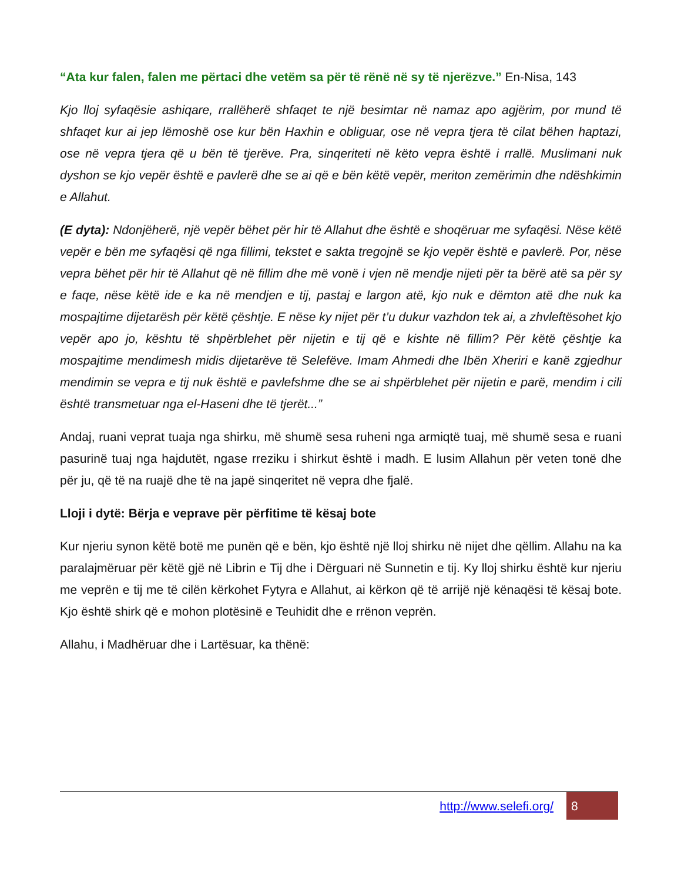“Ata kur falen, falen me përtaci dhe vetëm sa për të rënë në sy të njerëzve.” En-Nisa, 143
Kjo lloj syfaqësie ashiqare, rrallëherë shfaqet te një besimtar në namaz apo agjërim, por mund të shfaqet kur ai jep lëmoshë ose kur bën Haxhin e obliguar, ose në vepra tjera të cilat bëhen haptazi, ose në vepra tjera që u bën të tjerëve. Pra, sinqeriteti në këto vepra është i rrallë. Muslimani nuk dyshon se kjo vepër është e pavlerë dhe se ai që e bën këtë vepër, meriton zemërimin dhe ndëshkimin e Allahut.
(E dyta): Ndonjëherë, një vepër bëhet për hir të Allahut dhe është e shoqëruar me syfaqësi. Nëse këtë vepër e bën me syfaqësi që nga fillimi, tekstet e sakta tregojnë se kjo vepër është e pavlerë. Por, nëse vepra bëhet për hir të Allahut që në fillim dhe më vonë i vjen në mendje nijeti për ta bërë atë sa për sy e faqe, nëse këtë ide e ka në mendjen e tij, pastaj e largon atë, kjo nuk e dëmton atë dhe nuk ka mospajtime dijetarësh për këtë çështje. E nëse ky nijet për t’u dukur vazhdon tek ai, a zhvleftësohet kjo vepër apo jo, kështu të shpërblehet për nijetin e tij që e kishte në fillim? Për këtë çështje ka mospajtime mendimesh midis dijetarëve të Selefëve. Imam Ahmedi dhe Ibën Xheriri e kanë zgjedhur mendimin se vepra e tij nuk është e pavlefshme dhe se ai shpërblehet për nijetin e parë, mendim i cili është transmetuar nga el-Haseni dhe të tjerët...”
Andaj, ruani veprat tuaja nga shirku, më shumë sesa ruheni nga armiqtë tuaj, më shumë sesa e ruani pasurinë tuaj nga hajdutët, ngase rreziku i shirkut është i madh. E lusim Allahun për veten tonë dhe për ju, që të na ruajë dhe të na japë sinqeritet në vepra dhe fjalë.
Lloji i dytë: Bërja e veprave për përfitime të kësaj bote
Kur njeriu synon këtë botë me punën që e bën, kjo është një lloj shirku në nijet dhe qëllim. Allahu na ka paralajmëruar për këtë gjë në Librin e Tij dhe i Dërguari në Sunnetin e tij. Ky lloj shirku është kur njeriu me veprën e tij me të cilën kërkohet Fytyra e Allahut, ai kërkon që të arrijë një kënaqësi të kësaj bote. Kjo është shirk që e mohon plotësinë e Teuhidit dhe e rrënon veprën.
Allahu, i Madhëruar dhe i Lartësuar, ka thënë:
http://www.selefi.org/
8